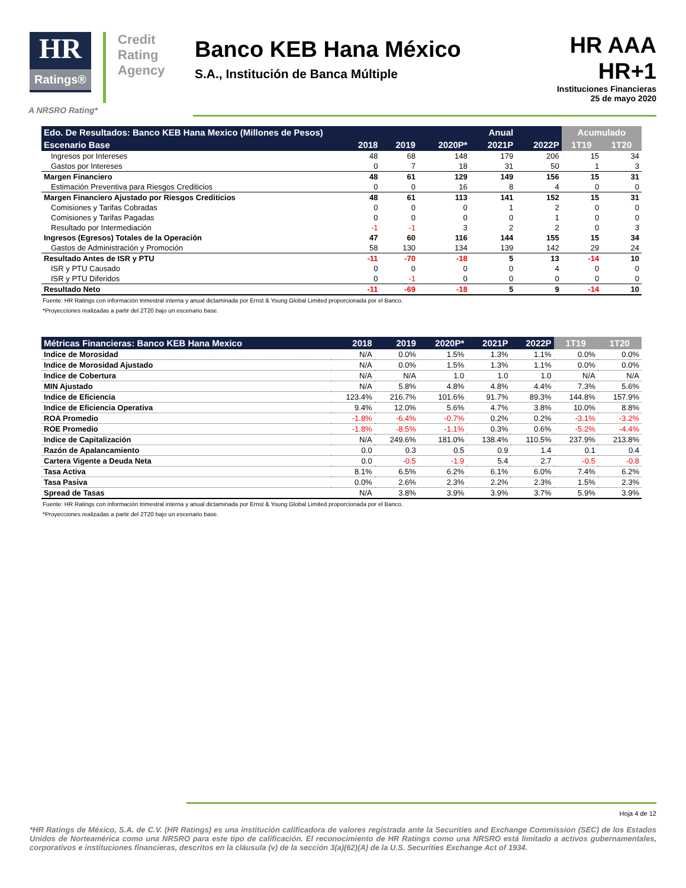HR
Ratings®
Credit Rating Agency
Banco KEB Hana México
S.A., Institución de Banca Múltiple
HR AAA
HR+1
Instituciones Financieras
25 de mayo 2020
A NRSRO Rating*
| Edo. De Resultados: Banco KEB Hana Mexico (Millones de Pesos) | | | | Anual | | Acumulado | |
| --- | --- | --- | --- | --- | --- | --- | --- |
| Escenario Base | 2018 | 2019 | 2020P* | 2021P | 2022P | 1T19 | 1T20 |
| Ingresos por Intereses | 48 | 68 | 148 | 179 | 206 | 15 | 34 |
| Gastos por Intereses | 0 | 7 | 18 | 31 | 50 | 1 | 3 |
| Margen Financiero | 48 | 61 | 129 | 149 | 156 | 15 | 31 |
| Estimación Preventiva para Riesgos Crediticios | 0 | 0 | 16 | 8 | 4 | 0 | 0 |
| Margen Financiero Ajustado por Riesgos Crediticios | 48 | 61 | 113 | 141 | 152 | 15 | 31 |
| Comisiones y Tarifas Cobradas | 0 | 0 | 0 | 1 | 2 | 0 | 0 |
| Comisiones y Tarifas Pagadas | 0 | 0 | 0 | 0 | 1 | 0 | 0 |
| Resultado por Intermediación | -1 | -1 | 3 | 2 | 2 | 0 | 3 |
| Ingresos (Egresos) Totales de la Operación | 47 | 60 | 116 | 144 | 155 | 15 | 34 |
| Gastos de Administración y Promoción | 58 | 130 | 134 | 139 | 142 | 29 | 24 |
| Resultado Antes de ISR y PTU | -11 | -70 | -18 | 5 | 13 | -14 | 10 |
| ISR y PTU Causado | 0 | 0 | 0 | 0 | 4 | 0 | 0 |
| ISR y PTU Diferidos | 0 | -1 | 0 | 0 | 0 | 0 | 0 |
| Resultado Neto | -11 | -69 | -18 | 5 | 9 | -14 | 10 |
Fuente: HR Ratings con información trimestral interna y anual dictaminada por Ernst & Young Global Limited proporcionada por el Banco.
*Proyecciones realizadas a partir del 2T20 bajo un escenario base.
| Métricas Financieras: Banco KEB Hana Mexico | 2018 | 2019 | 2020P* | 2021P | 2022P | 1T19 | 1T20 |
| --- | --- | --- | --- | --- | --- | --- | --- |
| Indice de Morosidad | N/A | 0.0% | 1.5% | 1.3% | 1.1% | 0.0% | 0.0% |
| Indice de Morosidad Ajustado | N/A | 0.0% | 1.5% | 1.3% | 1.1% | 0.0% | 0.0% |
| Indice de Cobertura | N/A | N/A | 1.0 | 1.0 | 1.0 | N/A | N/A |
| MIN Ajustado | N/A | 5.8% | 4.8% | 4.8% | 4.4% | 7.3% | 5.6% |
| Indice de Eficiencia | 123.4% | 216.7% | 101.6% | 91.7% | 89.3% | 144.8% | 157.9% |
| Indice de Eficiencia Operativa | 9.4% | 12.0% | 5.6% | 4.7% | 3.8% | 10.0% | 8.8% |
| ROA Promedio | -1.8% | -6.4% | -0.7% | 0.2% | 0.2% | -3.1% | -3.2% |
| ROE Promedio | -1.8% | -8.5% | -1.1% | 0.3% | 0.6% | -5.2% | -4.4% |
| Indice de Capitalización | N/A | 249.6% | 181.0% | 138.4% | 110.5% | 237.9% | 213.8% |
| Razón de Apalancamiento | 0.0 | 0.3 | 0.5 | 0.9 | 1.4 | 0.1 | 0.4 |
| Cartera Vigente a Deuda Neta | 0.0 | -0.5 | -1.9 | 5.4 | 2.7 | -0.5 | -0.8 |
| Tasa Activa | 8.1% | 6.5% | 6.2% | 6.1% | 6.0% | 7.4% | 6.2% |
| Tasa Pasiva | 0.0% | 2.6% | 2.3% | 2.2% | 2.3% | 1.5% | 2.3% |
| Spread de Tasas | N/A | 3.8% | 3.9% | 3.9% | 3.7% | 5.9% | 3.9% |
Fuente: HR Ratings con información trimestral interna y anual dictaminada por Ernst & Young Global Limited proporcionada por el Banco.
*Proyecciones realizadas a partir del 2T20 bajo un escenario base.
Hoja 4 de 12
*HR Ratings de México, S.A. de C.V. (HR Ratings) es una institución calificadora de valores registrada ante la Securities and Exchange Commission (SEC) de los Estados Unidos de Norteamérica como una NRSRO para este tipo de calificación. El reconocimiento de HR Ratings como una NRSRO está limitado a activos gubernamentales, corporativos e instituciones financieras, descritos en la cláusula (v) de la sección 3(a)(62)(A) de la U.S. Securities Exchange Act of 1934.